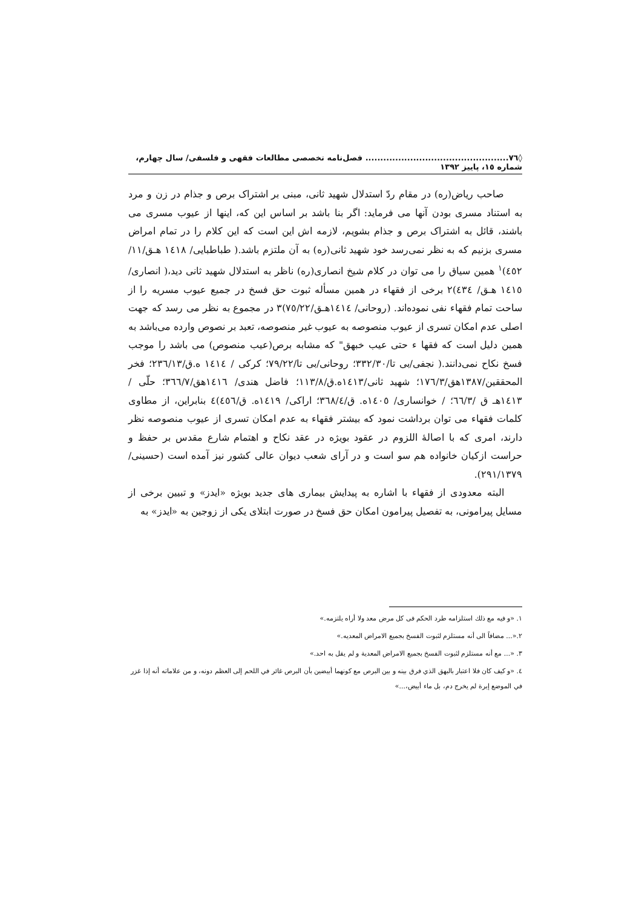◊٧٦................................................ فصل‌نامه تخصصی مطالعات فقهی و فلسفی/ سال چهارم، شماره ١٥، پاییز ١٣٩٢
صاحب ریاض(ره) در مقام ردّ استدلال شهید ثانی، مبنی بر اشتراک برص و جذام در زن و مرد به استناد مسری بودن آنها می فرماید: اگر بنا باشد بر اساس این که، اینها از عیوب مسری می باشند، قائل به اشتراک برص و جذام بشویم، لازمه اش این است که این کلام را در تمام امراض مسری بزنیم که به نظر نمی‌رسد خود شهید ثانی(ره) به آن ملتزم باشد.( طباطبایی/ ١٤١٨ هـق/١١/ ٤٥٢)<sup>١</sup> همین سیاق را می توان در کلام شیخ انصاری(ره) ناظر به استدلال شهید ثانی دید،( انصاری/ ١٤١٥ هـق/ ٤٣٤)٢ برخی از فقهاء در همین مسأله ثبوت حق فسخ در جمیع عیوب مسریه را از ساحت تمام فقهاء نفی نموده‌اند. (روحانی/ ١٤١٤هـق/٧٥/٢٢)٣ در مجموع به نظر می رسد که جهت اصلی عدم امکان تسری از عیوب منصوصه به عیوب غیر منصوصه، تعبد بر نصوص وارده می‌باشد به همین دلیل است که فقها ء حتی عیب خبهق" که مشابه برص(عیب منصوص) می باشد را موجب فسخ نکاح نمی‌دانند.( نجفی/بی تا/٣٣٢/٣٠؛ روحانی/بی تا/٧٩/٢٢؛ کرکی / ١٤١٤ ه.ق/٢٣٦/١٣؛ فخر المحققین/١٣٨٧هق/١٧٦/٣؛ شهید ثانی/١٤١٣ه.ق/١١٣/٨؛ فاضل هندی/ ١٤١٦هق/٣٦٦/٧؛ حلّی / ١٤١٣هـ ق /٦٦/٣؛ / خوانساری/ ١٤٠٥ه. ق/٣٦٨/٤؛ اراکی/ ١٤١٩ه. ق/٤٥٦)٤ بنابراین، از مطاوی کلمات فقهاء می توان برداشت نمود که بیشتر فقهاء به عدم امکان تسری از عیوب منصوصه نظر دارند، امری که با اصالهٔ اللزوم در عقود بویژه در عقد نکاح و اهتمام شارع مقدس بر حفظ و حراست ازکیان خانواده هم سو است و در آرای شعب دیوان عالی کشور نیز آمده است (حسینی/ ٢٩١/١٣٧٩).
البته معدودی از فقهاء با اشاره به پیدایش بیماری های جدید بویژه «ایدز» و تبیین برخی از مسایل پیرامونی، به تفصیل پیرامون امکان حق فسخ در صورت ابتلای یکی از زوجین به «ایدز» به
١. «و فیه مع ذلك استلزامه طرد الحكم فی كل مرض معد ولا أراه یلتزمه.»
٢.«... مضافاً الی أنه مستلزم لثبوت الفسخ بجمیع الامراض المعدیه.»
٣. «... مع أنه مستلزم لثبوت الفسخ بجمیع الامراض المعدیة و لم یقل به احد.»
٤. «و كیف كان فلا اعتبار بالبهق الذي فرق بینه و بین البرص مع كونهما أبیضین بأن البرص غائر في اللحم إلی العظم دونه، و من علاماته أنه إذا غزر في الموضع إبرة لم یخرج دم، بل ماء أبیض،...»